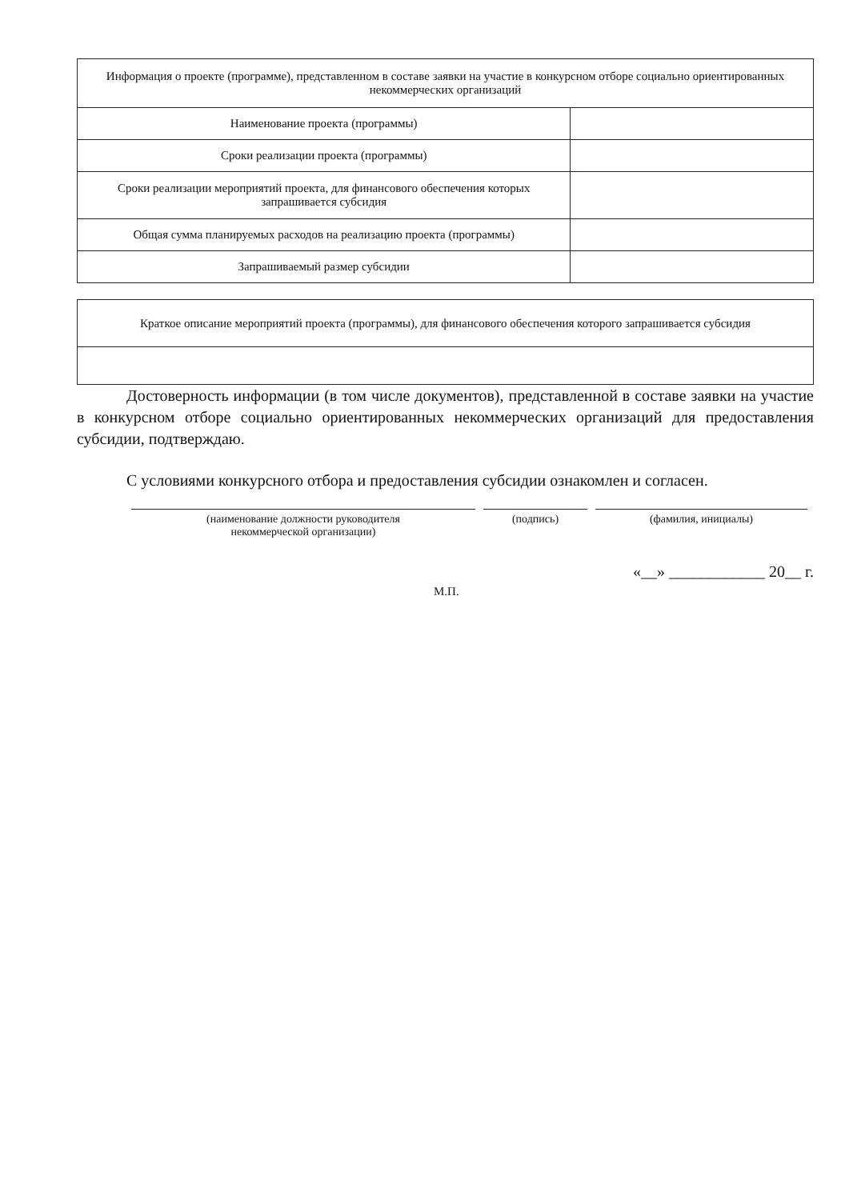| Информация о проекте (программе), представленном в составе заявки на участие в конкурсном отборе социально ориентированных некоммерческих организаций | |
| Наименование проекта (программы) | |
| Сроки реализации проекта (программы) | |
| Сроки реализации мероприятий проекта, для финансового обеспечения которых запрашивается субсидия | |
| Общая сумма планируемых расходов на реализацию проекта (программы) | |
| Запрашиваемый размер субсидии | |
| Краткое описание мероприятий проекта (программы), для финансового обеспечения которого запрашивается субсидия |
Достоверность информации (в том числе документов), представленной в составе заявки на участие в конкурсном отборе социально ориентированных некоммерческих организаций для предоставления субсидии, подтверждаю.
С условиями конкурсного отбора и предоставления субсидии ознакомлен и согласен.
(наименование должности руководителя
некоммерческой организации)
(подпись) (фамилия, инициалы)
«__» ____________ 20__ г.
М.П.